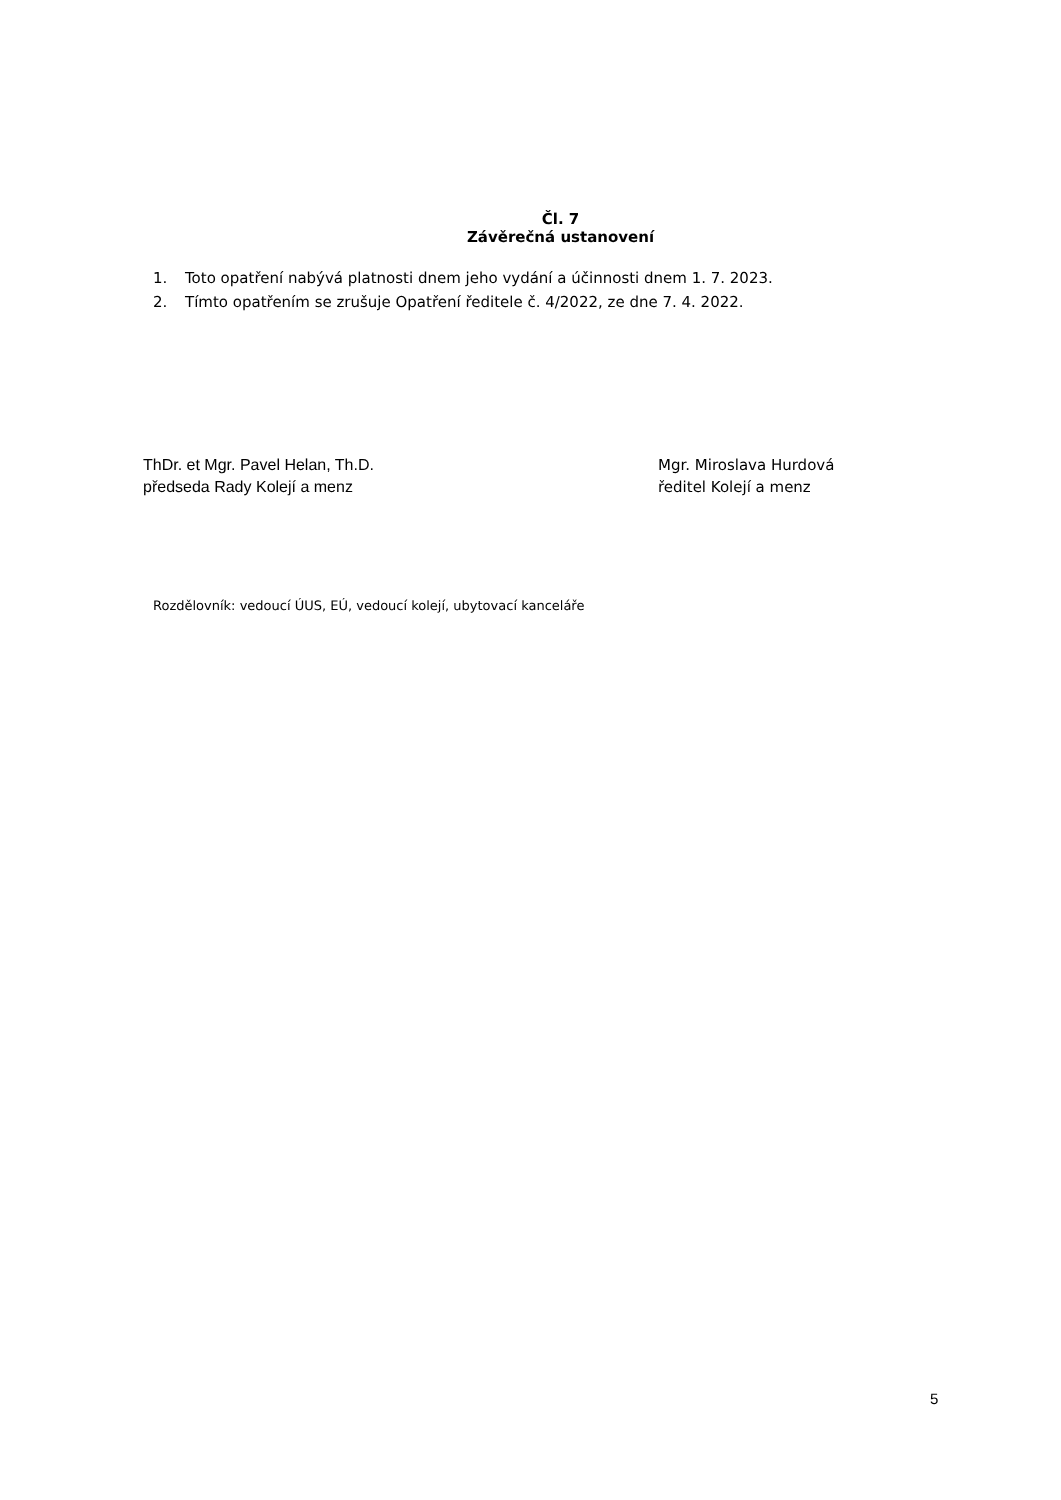Čl. 7
Závěrečná ustanovení
1. Toto opatření nabývá platnosti dnem jeho vydání a účinnosti dnem 1. 7. 2023.
2. Tímto opatřením se zrušuje Opatření ředitele č. 4/2022, ze dne 7. 4. 2022.
ThDr. et Mgr. Pavel Helan, Th.D.
předseda Rady Kolejí a menz
Mgr. Miroslava Hurdová
ředitel Kolejí a menz
Rozdělovník: vedoucí ÚUS, EÚ, vedoucí kolejí, ubytovací kanceláře
5